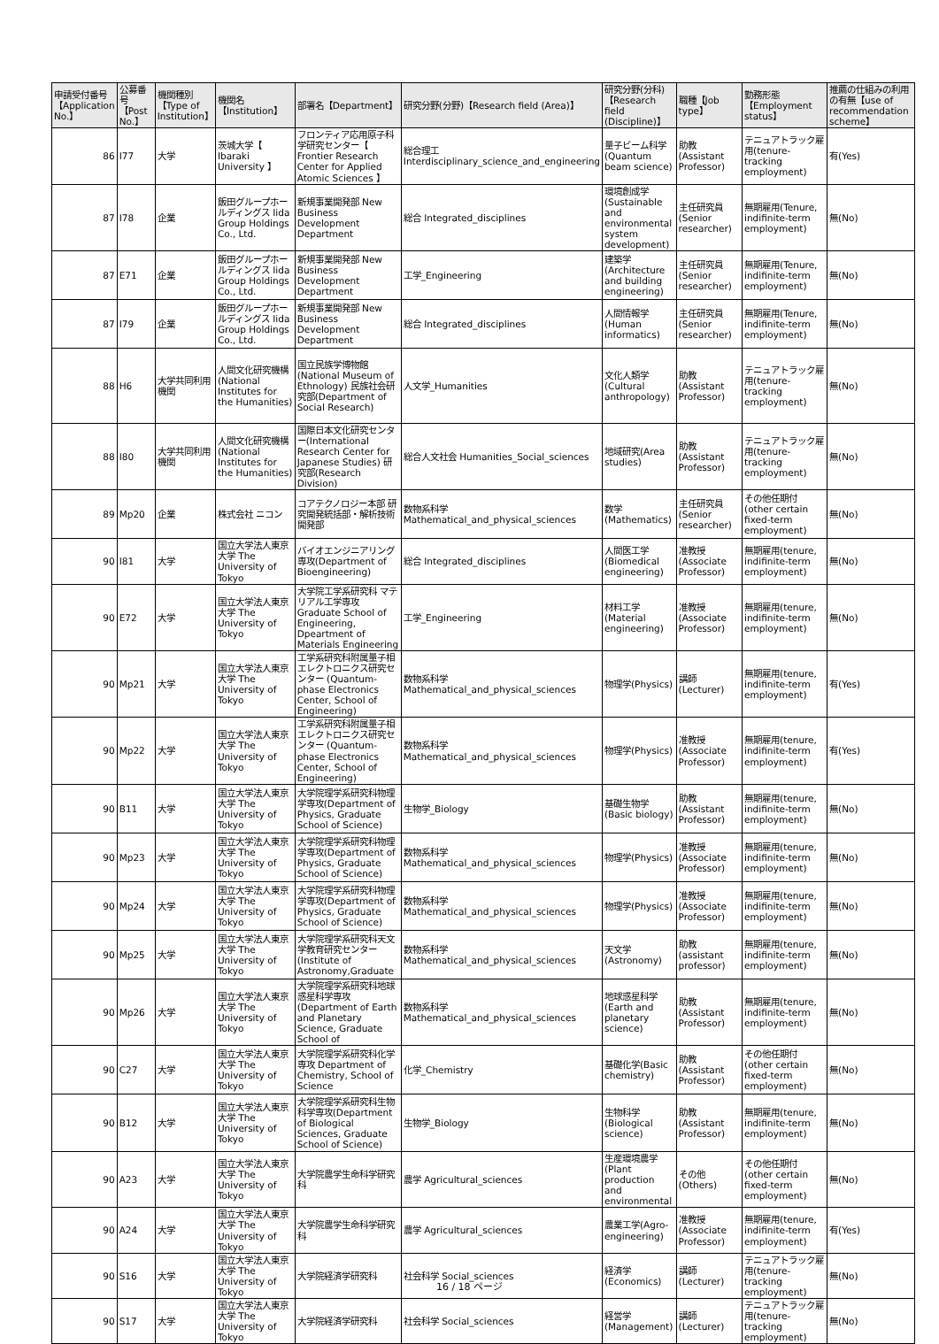| 申請受付番号【Application No.】 | 公募番号【Post No.】 | 機関種別【Type of Institution】 | 機関名【Institution】 | 部署名【Department】 | 研究分野(分野)【Research field (Area)】 | 研究分野(分科)【Research field (Discipline)】 | 職種【Job type】 | 勤務形態【Employment status】 | 推薦の仕組みの利用の有無【use of recommendation scheme】 |
| --- | --- | --- | --- | --- | --- | --- | --- | --- | --- |
| 86 | I77 | 大学 | 茨城大学【 Ibaraki University 】 | フロンティア応用原子科学研究センター【 Frontier Research Center for Applied Atomic Sciences 】 | 総合理工 Interdisciplinary_science_and_engineering | 量子ビーム科学(Quantum beam science) | 助教(Assistant Professor) | テニュアトラック雇用(tenure-tracking employment) | 有(Yes) |
| 87 | I78 | 企業 | 飯田グループホールディングス Iida Group Holdings Co., Ltd. | 新規事業開発部 New Business Development Department | 総合 Integrated_disciplines | 環境創成学(Sustainable and environmental system development) | 主任研究員(Senior researcher) | 無期雇用(Tenure, indifinite-term employment) | 無(No) |
| 87 | E71 | 企業 | 飯田グループホールディングス Iida Group Holdings Co., Ltd. | 新規事業開発部 New Business Development Department | 工学_Engineering | 建築学(Architecture and building engineering) | 主任研究員(Senior researcher) | 無期雇用(Tenure, indifinite-term employment) | 無(No) |
| 87 | I79 | 企業 | 飯田グループホールディングス Iida Group Holdings Co., Ltd. | 新規事業開発部 New Business Development Department | 総合 Integrated_disciplines | 人間情報学(Human informatics) | 主任研究員(Senior researcher) | 無期雇用(Tenure, indifinite-term employment) | 無(No) |
| 88 | H6 | 大学共同利用機関 | 人間文化研究機構(National Institutes for the Humanities) | 国立民族学博物館(National Museum of Ethnology) 民族社会研究部(Department of Social Research) | 人文学_Humanities | 文化人類学(Cultural anthropology) | 助教(Assistant Professor) | テニュアトラック雇用(tenure-tracking employment) | 無(No) |
| 88 | I80 | 大学共同利用機関 | 人間文化研究機構(National Institutes for the Humanities) | 国際日本文化研究センター(International Research Center for Japanese Studies) 研究部(Research Division) | 総合人文社会 Humanities_Social_sciences | 地域研究(Area studies) | 助教(Assistant Professor) | テニュアトラック雇用(tenure-tracking employment) | 無(No) |
| 89 | Mp20 | 企業 | 株式会社 ニコン | コアテクノロジー本部 研究開発統括部・解析技術開発部 | 数物系科学 Mathematical_and_physical_sciences | 数学(Mathematics) | 主任研究員(Senior researcher) | その他任期付(other certain fixed-term employment) | 無(No) |
| 90 | I81 | 大学 | 国立大学法人東京大学 The University of Tokyo | バイオエンジニアリング専攻(Department of Bioengineering) | 総合 Integrated_disciplines | 人間医工学(Biomedical engineering) | 准教授(Associate Professor) | 無期雇用(tenure, indifinite-term employment) | 無(No) |
| 90 | E72 | 大学 | 国立大学法人東京大学 The University of Tokyo | 大学院工学系研究科 マテリアル工学専攻 Graduate School of Engineering, Dpeartment of Materials Engineering | 工学_Engineering | 材料工学(Material engineering) | 准教授(Associate Professor) | 無期雇用(tenure, indifinite-term employment) | 無(No) |
| 90 | Mp21 | 大学 | 国立大学法人東京大学 The University of Tokyo | 工学系研究科附属量子相エレクトロニクス研究センター (Quantum-phase Electronics Center, School of Engineering) | 数物系科学 Mathematical_and_physical_sciences | 物理学(Physics) | 講師(Lecturer) | 無期雇用(tenure, indifinite-term employment) | 有(Yes) |
| 90 | Mp22 | 大学 | 国立大学法人東京大学 The University of Tokyo | 工学系研究科附属量子相エレクトロニクス研究センター (Quantum-phase Electronics Center, School of Engineering) | 数物系科学 Mathematical_and_physical_sciences | 物理学(Physics) | 准教授(Associate Professor) | 無期雇用(tenure, indifinite-term employment) | 有(Yes) |
| 90 | B11 | 大学 | 国立大学法人東京大学 The University of Tokyo | 大学院理学系研究科物理学専攻(Department of Physics, Graduate School of Science) | 生物学_Biology | 基礎生物学(Basic biology) | 助教(Assistant Professor) | 無期雇用(tenure, indifinite-term employment) | 無(No) |
| 90 | Mp23 | 大学 | 国立大学法人東京大学 The University of Tokyo | 大学院理学系研究科物理学専攻(Department of Physics, Graduate School of Science) | 数物系科学 Mathematical_and_physical_sciences | 物理学(Physics) | 准教授(Associate Professor) | 無期雇用(tenure, indifinite-term employment) | 無(No) |
| 90 | Mp24 | 大学 | 国立大学法人東京大学 The University of Tokyo | 大学院理学系研究科物理学専攻(Department of Physics, Graduate School of Science) | 数物系科学 Mathematical_and_physical_sciences | 物理学(Physics) | 准教授(Associate Professor) | 無期雇用(tenure, indifinite-term employment) | 無(No) |
| 90 | Mp25 | 大学 | 国立大学法人東京大学 The University of Tokyo | 大学院理学系研究科天文学教育研究センター(Institute of Astronomy,Graduate | 数物系科学 Mathematical_and_physical_sciences | 天文学(Astronomy) | 助教 (assistant professor) | 無期雇用(tenure, indifinite-term employment) | 無(No) |
| 90 | Mp26 | 大学 | 国立大学法人東京大学 The University of Tokyo | 大学院理学系研究科地球惑星科学専攻(Department of Earth and Planetary Science, Graduate School of | 数物系科学 Mathematical_and_physical_sciences | 地球惑星科学(Earth and planetary science) | 助教(Assistant Professor) | 無期雇用(tenure, indifinite-term employment) | 無(No) |
| 90 | C27 | 大学 | 国立大学法人東京大学 The University of Tokyo | 大学院理学系研究科化学専攻 Department of Chemistry, School of Science | 化学_Chemistry | 基礎化学(Basic chemistry) | 助教(Assistant Professor) | その他任期付(other certain fixed-term employment) | 無(No) |
| 90 | B12 | 大学 | 国立大学法人東京大学 The University of Tokyo | 大学院理学系研究科生物科学専攻(Department of Biological Sciences, Graduate School of Science) | 生物学_Biology | 生物科学(Biological science) | 助教(Assistant Professor) | 無期雇用(tenure, indifinite-term employment) | 無(No) |
| 90 | A23 | 大学 | 国立大学法人東京大学 The University of Tokyo | 大学院農学生命科学研究科 | 農学 Agricultural_sciences | 生産環境農学(Plant production and environmental | その他(Others) | その他任期付(other certain fixed-term employment) | 無(No) |
| 90 | A24 | 大学 | 国立大学法人東京大学 The University of Tokyo | 大学院農学生命科学研究科 | 農学 Agricultural_sciences | 農業工学(Agro-engineering) | 准教授(Associate Professor) | 無期雇用(tenure, indifinite-term employment) | 有(Yes) |
| 90 | S16 | 大学 | 国立大学法人東京大学 The University of Tokyo | 大学院経済学研究科 | 社会科学 Social_sciences | 経済学(Economics) | 講師(Lecturer) | テニュアトラック雇用(tenure-tracking employment) | 無(No) |
| 90 | S17 | 大学 | 国立大学法人東京大学 The University of Tokyo | 大学院経済学研究科 | 社会科学 Social_sciences | 経営学(Management) | 講師(Lecturer) | テニュアトラック雇用(tenure-tracking employment) | 無(No) |
16 / 18 ページ